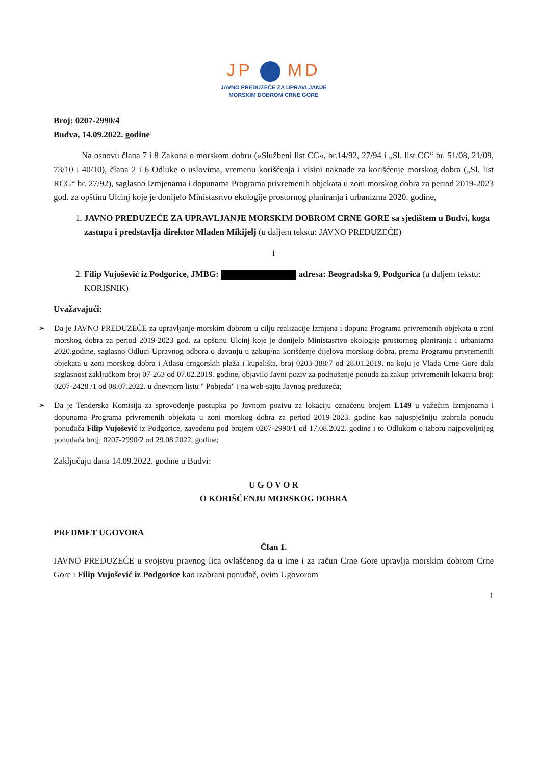JP MD
JAVNO PREDUZEĆE ZA UPRAVLJANJE
MORSKIM DOBROM CRNE GORE
Broj: 0207-2990/4
Budva, 14.09.2022. godine
Na osnovu člana 7 i 8 Zakona o morskom dobru (»Službeni list CG«, br.14/92, 27/94 i „Sl. list CG“ br. 51/08, 21/09, 73/10 i 40/10), člana 2 i 6 Odluke o uslovima, vremenu korišćenja i visini naknade za korišćenje morskog dobra („Sl. list RCG“ br. 27/92), saglasno Izmjenama i dopunama Programa privremenih objekata u zoni morskog dobra za period 2019-2023 god. za opštinu Ulcinj koje je donijelo Ministasrtvo ekologije prostornog planiranja i urbanizma 2020. godine,
1. JAVNO PREDUZEĆE ZA UPRAVLJANJE MORSKIM DOBROM CRNE GORE sa sjedištem u Budvi, koga zastupa i predstavlja direktor Mladen Mikijelj (u daljem tekstu: JAVNO PREDUZEĆE)
i
2. Filip Vujošević iz Podgorice, JMBG: adresa: Beogradska 9, Podgorica (u daljem tekstu: KORISNIK)
Uvažavajući:
➢ Da je JAVNO PREDUZEĆE za upravljanje morskim dobrom u cilju realizacije Izmjena i dopuna Programa privremenih objekata u zoni morskog dobra za period 2019-2023 god. za opštinu Ulcinj koje je donijelo Ministasrtvo ekologije prostornog planiranja i urbanizma 2020.godine, saglasno Odluci Upravnog odbora o davanju u zakup/na korišćenje dijelova morskog dobra, prema Programu privremenih objekata u zoni morskog dobra i Atlasu crngorskih plaža i kupališta, broj 0203-388/7 od 28.01.2019. na koju je Vlada Crne Gore dala saglasnost zaključkom broj 07-263 od 07.02.2019. godine, objavilo Javni poziv za podnošenje ponuda za zakup privremenih lokacija broj: 0207-2428 /1 od 08.07.2022. u dnevnom listu " Pobjeda" i na web-sajtu Javnog preduzeća;
➢ Da je Tenderska Komisija za sprovođenje postupka po Javnom pozivu za lokaciju označenu brojem L149 u važećim Izmjenama i dopunama Programa privremenih objekata u zoni morskog dobra za period 2019-2023. godine kao najuspješniju izabrala ponudu ponuđača Filip Vujošević iz Podgorice, zavedenu pod brojem 0207-2990/1 od 17.08.2022. godine i to Odlukom o izboru najpovoljnijeg ponuđača broj: 0207-2990/2 od 29.08.2022. godine;
Zaključuju dana 14.09.2022. godine u Budvi:
U G O V O R
O KORIŠĆENJU MORSKOG DOBRA
PREDMET UGOVORA
Član 1.
JAVNO PREDUZEĆE u svojstvu pravnog lica ovlašćenog da u ime i za račun Crne Gore upravlja morskim dobrom Crne Gore i Filip Vujošević iz Podgorice kao izabrani ponuđač, ovim Ugovorom
1